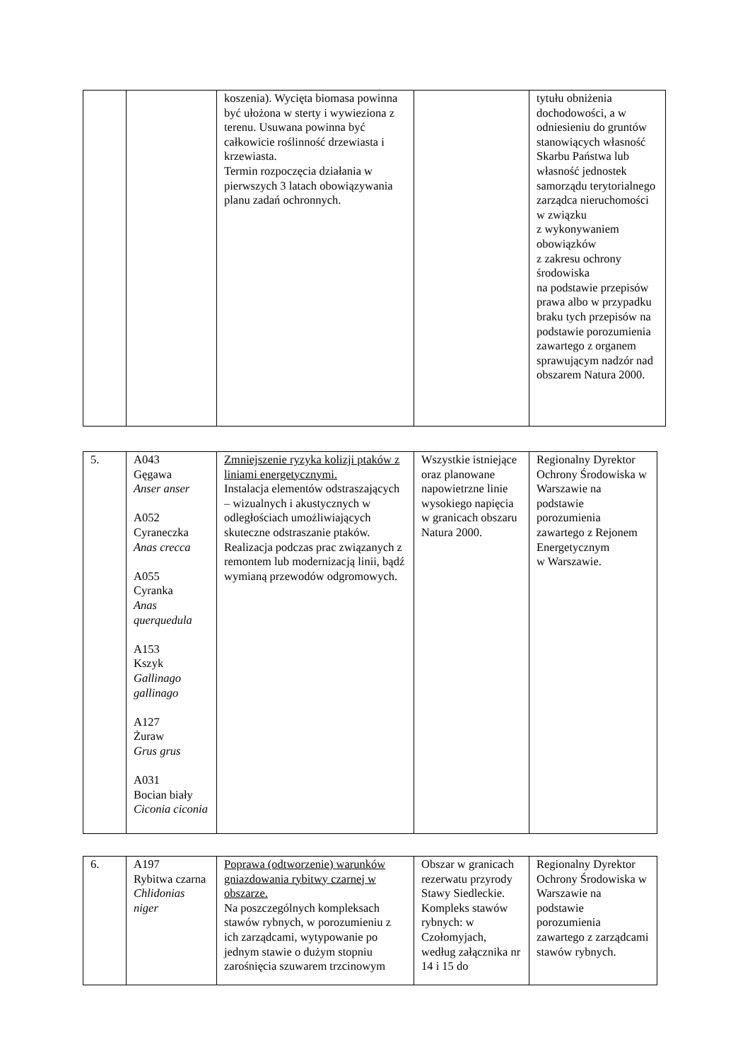| | | koszenia). Wycięta biomasa powinna być ułożona w sterty i wywieziona z terenu. Usuwana powinna być całkowicie roślinność drzewiasta i krzewiasta. Termin rozpoczęcia działania w pierwszych 3 latach obowiązywania planu zadań ochronnych. | | tytułu obniżenia dochodowości, a w odniesieniu do gruntów stanowiących własność Skarbu Państwa lub własność jednostek samorządu terytorialnego zarządca nieruchomości w związku z wykonywaniem obowiązków z zakresu ochrony środowiska na podstawie przepisów prawa albo w przypadku braku tych przepisów na podstawie porozumienia zawartego z organem sprawującym nadzór nad obszarem Natura 2000. |
| 5. | A043 Gęgawa Anser anser A052 Cyraneczka Anas crecca A055 Cyranka Anas querquedula A153 Kszyk Gallinago gallinago A127 Żuraw Grus grus A031 Bocian biały Ciconia ciconia | Zmniejszenie ryzyka kolizji ptaków z liniami energetycznymi. Instalacja elementów odstraszających – wizualnych i akustycznych w odległościach umożliwiających skuteczne odstraszanie ptaków. Realizacja podczas prac związanych z remontem lub modernizacją linii, bądź wymianą przewodów odgromowych. | Wszystkie istniejące oraz planowane napowietrzne linie wysokiego napięcia w granicach obszaru Natura 2000. | Regionalny Dyrektor Ochrony Środowiska w Warszawie na podstawie porozumienia zawartego z Rejonem Energetycznym w Warszawie. |
| 6. | A197 Rybitwa czarna Chlidonias niger | Poprawa (odtworzenie) warunków gniazdowania rybitwy czarnej w obszarze. Na poszczególnych kompleksach stawów rybnych, w porozumieniu z ich zarządcami, wytypowanie po jednym stawie o dużym stopniu zarośnięcia szuwarem trzcinowym | Obszar w granicach rezerwatu przyrody Stawy Siedleckie. Kompleks stawów rybnych: w Czołomyjach, według załącznika nr 14 i 15 do | Regionalny Dyrektor Ochrony Środowiska w Warszawie na podstawie porozumienia zawartego z zarządcami stawów rybnych. |